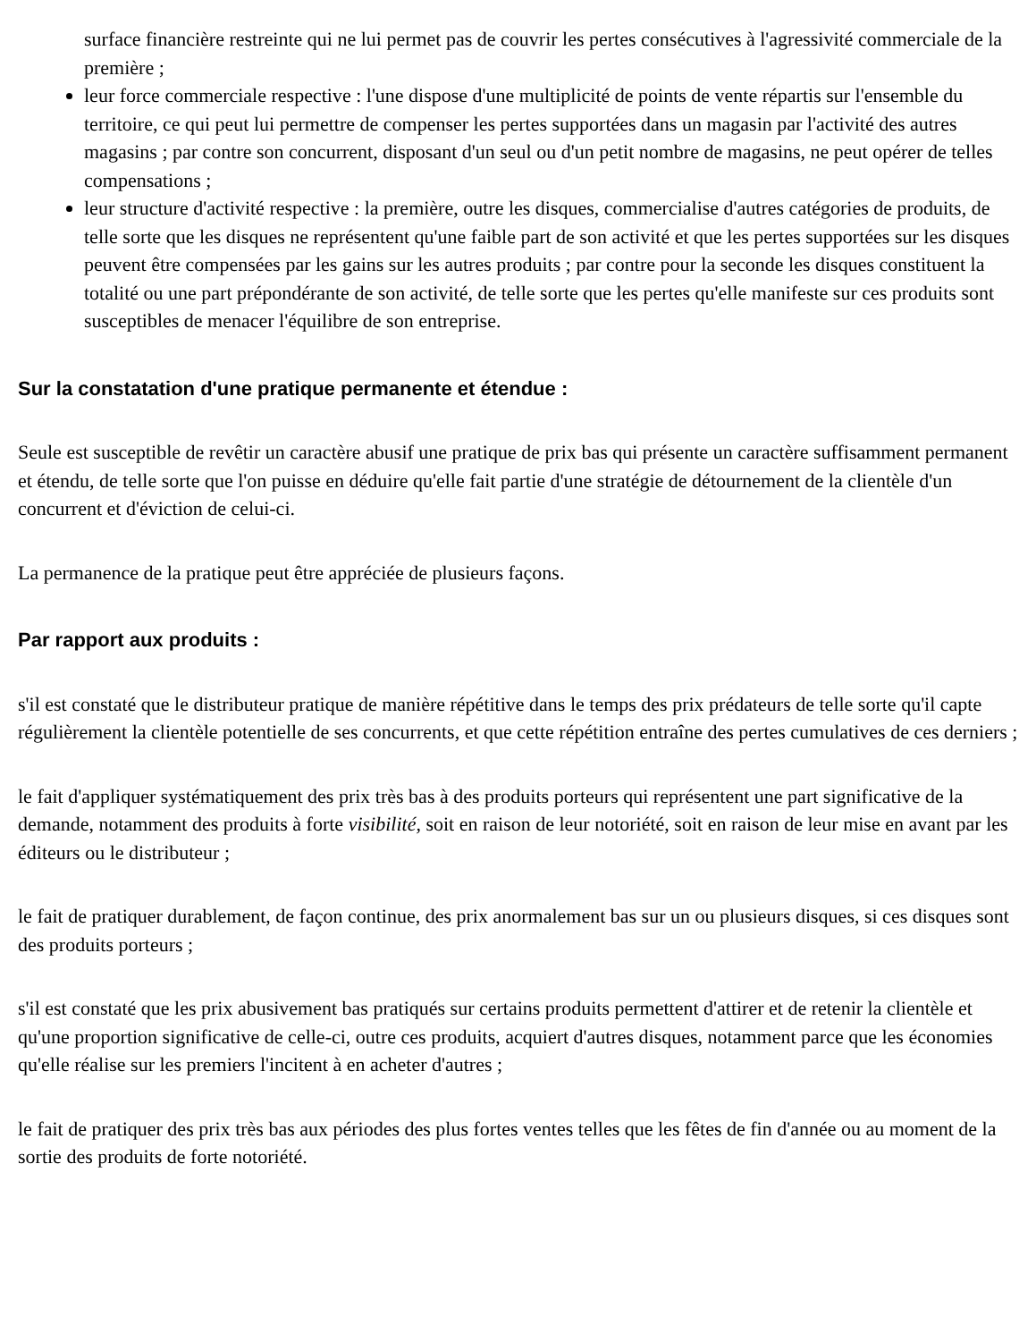surface financière restreinte qui ne lui permet pas de couvrir les pertes consécutives à l'agressivité commerciale de la première ;
leur force commerciale respective : l'une dispose d'une multiplicité de points de vente répartis sur l'ensemble du territoire, ce qui peut lui permettre de compenser les pertes supportées dans un magasin par l'activité des autres magasins ; par contre son concurrent, disposant d'un seul ou d'un petit nombre de magasins, ne peut opérer de telles compensations ;
leur structure d'activité respective : la première, outre les disques, commercialise d'autres catégories de produits, de telle sorte que les disques ne représentent qu'une faible part de son activité et que les pertes supportées sur les disques peuvent être compensées par les gains sur les autres produits ; par contre pour la seconde les disques constituent la totalité ou une part prépondérante de son activité, de telle sorte que les pertes qu'elle manifeste sur ces produits sont susceptibles de menacer l'équilibre de son entreprise.
Sur la constatation d'une pratique permanente et étendue :
Seule est susceptible de revêtir un caractère abusif une pratique de prix bas qui présente un caractère suffisamment permanent et étendu, de telle sorte que l'on puisse en déduire qu'elle fait partie d'une stratégie de détournement de la clientèle d'un concurrent et d'éviction de celui-ci.
La permanence de la pratique peut être appréciée de plusieurs façons.
Par rapport aux produits :
s'il est constaté que le distributeur pratique de manière répétitive dans le temps des prix prédateurs de telle sorte qu'il capte régulièrement la clientèle potentielle de ses concurrents, et que cette répétition entraîne des pertes cumulatives de ces derniers ;
le fait d'appliquer systématiquement des prix très bas à des produits porteurs qui représentent une part significative de la demande, notamment des produits à forte visibilité, soit en raison de leur notoriété, soit en raison de leur mise en avant par les éditeurs ou le distributeur ;
le fait de pratiquer durablement, de façon continue, des prix anormalement bas sur un ou plusieurs disques, si ces disques sont des produits porteurs ;
s'il est constaté que les prix abusivement bas pratiqués sur certains produits permettent d'attirer et de retenir la clientèle et qu'une proportion significative de celle-ci, outre ces produits, acquiert d'autres disques, notamment parce que les économies qu'elle réalise sur les premiers l'incitent à en acheter d'autres ;
le fait de pratiquer des prix très bas aux périodes des plus fortes ventes telles que les fêtes de fin d'année ou au moment de la sortie des produits de forte notoriété.